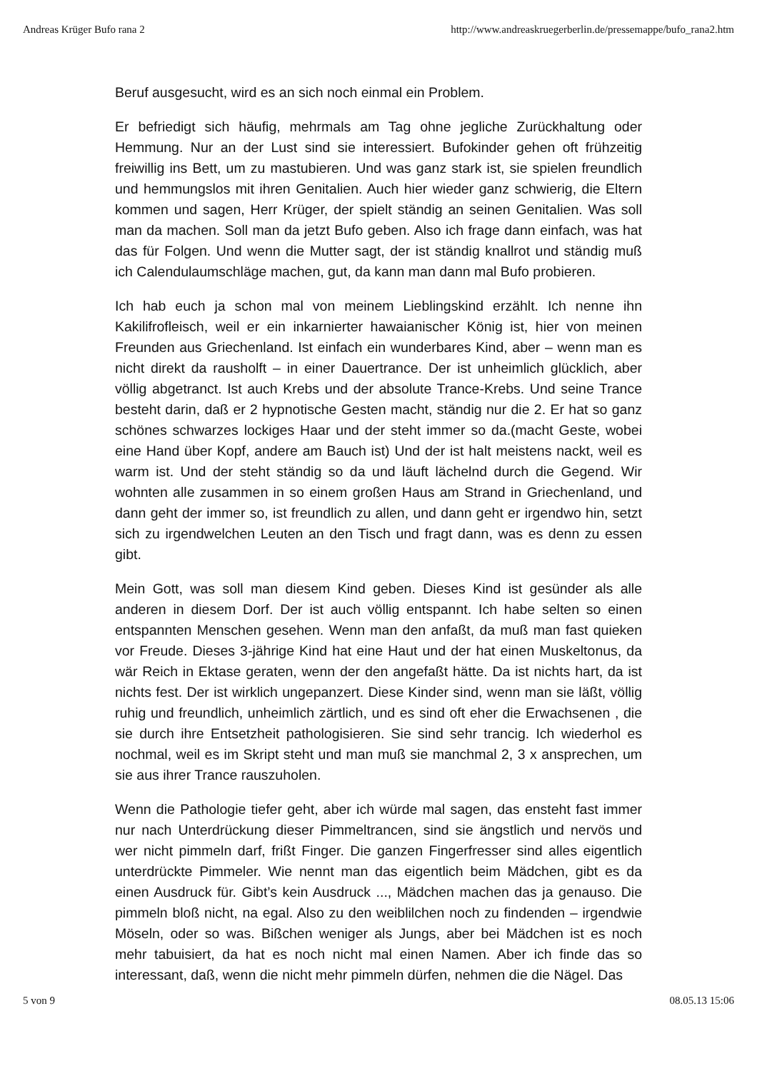Andreas Krüger Bufo rana 2 http://www.andreaskruegerberlin.de/pressemappe/bufo_rana2.htm
Beruf ausgesucht, wird es an sich noch einmal ein Problem.
Er befriedigt sich häufig, mehrmals am Tag ohne jegliche Zurückhaltung oder Hemmung. Nur an der Lust sind sie interessiert. Bufokinder gehen oft frühzeitig freiwillig ins Bett, um zu mastubieren. Und was ganz stark ist, sie spielen freundlich und hemmungslos mit ihren Genitalien. Auch hier wieder ganz schwierig, die Eltern kommen und sagen, Herr Krüger, der spielt ständig an seinen Genitalien. Was soll man da machen. Soll man da jetzt Bufo geben. Also ich frage dann einfach, was hat das für Folgen. Und wenn die Mutter sagt, der ist ständig knallrot und ständig muß ich Calendulaumschläge machen, gut, da kann man dann mal Bufo probieren.
Ich hab euch ja schon mal von meinem Lieblingskind erzählt. Ich nenne ihn Kakilifrofleisch, weil er ein inkarnierter hawaianischer König ist, hier von meinen Freunden aus Griechenland. Ist einfach ein wunderbares Kind, aber – wenn man es nicht direkt da rausholft – in einer Dauertrance. Der ist unheimlich glücklich, aber völlig abgetranct. Ist auch Krebs und der absolute Trance-Krebs. Und seine Trance besteht darin, daß er 2 hypnotische Gesten macht, ständig nur die 2. Er hat so ganz schönes schwarzes lockiges Haar und der steht immer so da.(macht Geste, wobei eine Hand über Kopf, andere am Bauch ist) Und der ist halt meistens nackt, weil es warm ist. Und der steht ständig so da und läuft lächelnd durch die Gegend. Wir wohnten alle zusammen in so einem großen Haus am Strand in Griechenland, und dann geht der immer so, ist freundlich zu allen, und dann geht er irgendwo hin, setzt sich zu irgendwelchen Leuten an den Tisch und fragt dann, was es denn zu essen gibt.
Mein Gott, was soll man diesem Kind geben. Dieses Kind ist gesünder als alle anderen in diesem Dorf. Der ist auch völlig entspannt. Ich habe selten so einen entspannten Menschen gesehen. Wenn man den anfaßt, da muß man fast quieken vor Freude. Dieses 3-jährige Kind hat eine Haut und der hat einen Muskeltonus, da wär Reich in Ektase geraten, wenn der den angefaßt hätte. Da ist nichts hart, da ist nichts fest. Der ist wirklich ungepanzert. Diese Kinder sind, wenn man sie läßt, völlig ruhig und freundlich, unheimlich zärtlich, und es sind oft eher die Erwachsenen , die sie durch ihre Entsetzheit pathologisieren. Sie sind sehr trancig. Ich wiederhol es nochmal, weil es im Skript steht und man muß sie manchmal 2, 3 x ansprechen, um sie aus ihrer Trance rauszuholen.
Wenn die Pathologie tiefer geht, aber ich würde mal sagen, das ensteht fast immer nur nach Unterdrückung dieser Pimmeltrancen, sind sie ängstlich und nervös und wer nicht pimmeln darf, frißt Finger. Die ganzen Fingerfresser sind alles eigentlich unterdrückte Pimmeler. Wie nennt man das eigentlich beim Mädchen, gibt es da einen Ausdruck für. Gibt’s kein Ausdruck ..., Mädchen machen das ja genauso. Die pimmeln bloß nicht, na egal. Also zu den weiblilchen noch zu findenden – irgendwie Möseln, oder so was. Bißchen weniger als Jungs, aber bei Mädchen ist es noch mehr tabuisiert, da hat es noch nicht mal einen Namen. Aber ich finde das so interessant, daß, wenn die nicht mehr pimmeln dürfen, nehmen die die Nägel. Das
5 von 9 08.05.13 15:06